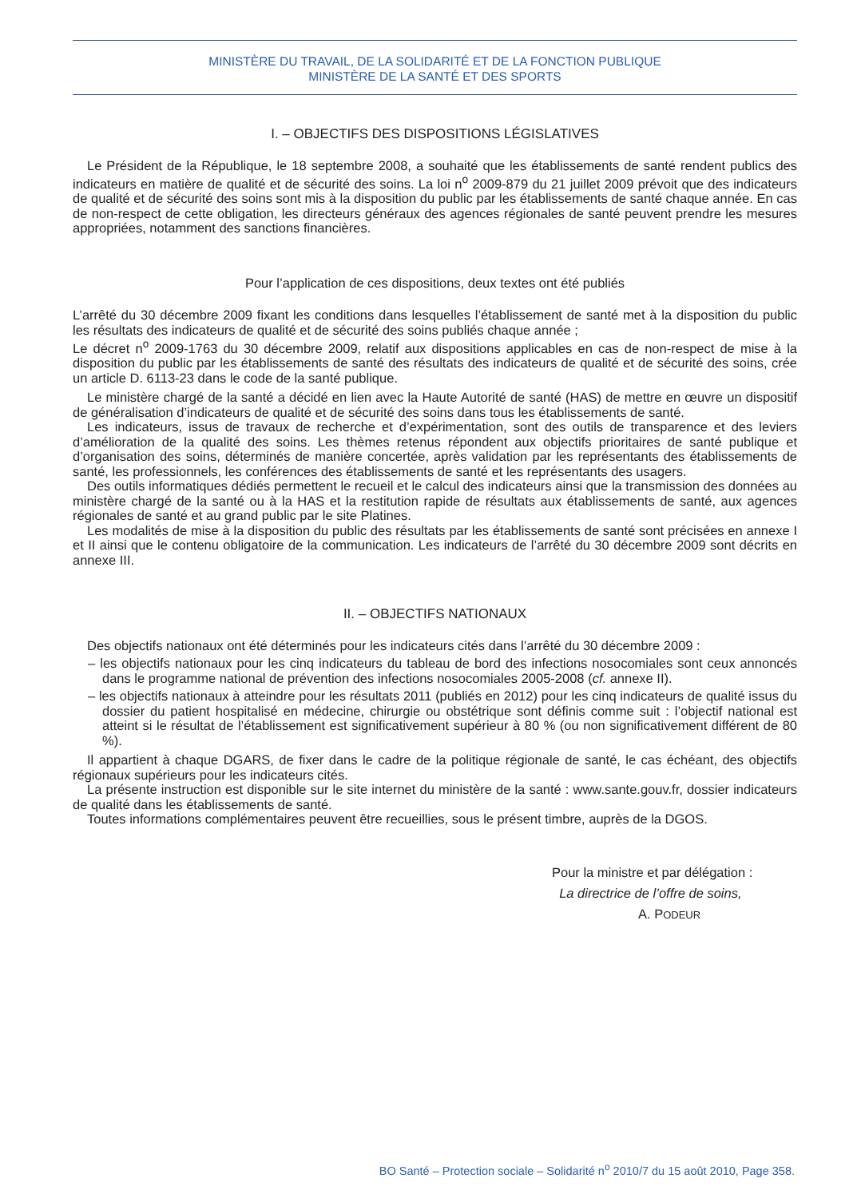MINISTÈRE DU TRAVAIL, DE LA SOLIDARITÉ ET DE LA FONCTION PUBLIQUE
MINISTÈRE DE LA SANTÉ ET DES SPORTS
I. – OBJECTIFS DES DISPOSITIONS LÉGISLATIVES
Le Président de la République, le 18 septembre 2008, a souhaité que les établissements de santé rendent publics des indicateurs en matière de qualité et de sécurité des soins. La loi n<sup>o</sup> 2009-879 du 21 juillet 2009 prévoit que des indicateurs de qualité et de sécurité des soins sont mis à la disposition du public par les établissements de santé chaque année. En cas de non-respect de cette obligation, les directeurs généraux des agences régionales de santé peuvent prendre les mesures appropriées, notamment des sanctions financières.
Pour l’application de ces dispositions, deux textes ont été publiés
L’arrêté du 30 décembre 2009 fixant les conditions dans lesquelles l’établissement de santé met à la disposition du public les résultats des indicateurs de qualité et de sécurité des soins publiés chaque année ;
Le décret n<sup>o</sup> 2009-1763 du 30 décembre 2009, relatif aux dispositions applicables en cas de non-respect de mise à la disposition du public par les établissements de santé des résultats des indicateurs de qualité et de sécurité des soins, crée un article D. 6113-23 dans le code de la santé publique.
Le ministère chargé de la santé a décidé en lien avec la Haute Autorité de santé (HAS) de mettre en œuvre un dispositif de généralisation d’indicateurs de qualité et de sécurité des soins dans tous les établissements de santé.
Les indicateurs, issus de travaux de recherche et d’expérimentation, sont des outils de transparence et des leviers d’amélioration de la qualité des soins. Les thèmes retenus répondent aux objectifs prioritaires de santé publique et d’organisation des soins, déterminés de manière concertée, après validation par les représentants des établissements de santé, les professionnels, les conférences des établissements de santé et les représentants des usagers.
Des outils informatiques dédiés permettent le recueil et le calcul des indicateurs ainsi que la transmission des données au ministère chargé de la santé ou à la HAS et la restitution rapide de résultats aux établissements de santé, aux agences régionales de santé et au grand public par le site Platines.
Les modalités de mise à la disposition du public des résultats par les établissements de santé sont précisées en annexe I et II ainsi que le contenu obligatoire de la communication. Les indicateurs de l’arrêté du 30 décembre 2009 sont décrits en annexe III.
II. – OBJECTIFS NATIONAUX
Des objectifs nationaux ont été déterminés pour les indicateurs cités dans l’arrêté du 30 décembre 2009 :
– les objectifs nationaux pour les cinq indicateurs du tableau de bord des infections nosocomiales sont ceux annoncés dans le programme national de prévention des infections nosocomiales 2005-2008 (cf. annexe II).
– les objectifs nationaux à atteindre pour les résultats 2011 (publiés en 2012) pour les cinq indicateurs de qualité issus du dossier du patient hospitalisé en médecine, chirurgie ou obstétrique sont définis comme suit : l’objectif national est atteint si le résultat de l’établissement est significativement supérieur à 80 % (ou non significativement différent de 80 %).
Il appartient à chaque DGARS, de fixer dans le cadre de la politique régionale de santé, le cas échéant, des objectifs régionaux supérieurs pour les indicateurs cités.
La présente instruction est disponible sur le site internet du ministère de la santé : www.sante.gouv.fr, dossier indicateurs de qualité dans les établissements de santé.
Toutes informations complémentaires peuvent être recueillies, sous le présent timbre, auprès de la DGOS.
Pour la ministre et par délégation :
La directrice de l’offre de soins,
A. PODEUR
BO Santé – Protection sociale – Solidarité n<sup>o</sup> 2010/7 du 15 août 2010, Page 358.